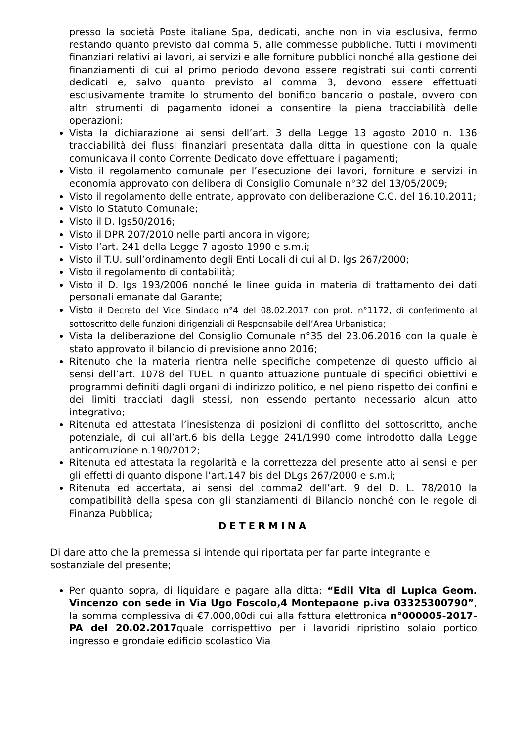presso la società Poste italiane Spa, dedicati, anche non in via esclusiva, fermo restando quanto previsto dal comma 5, alle commesse pubbliche. Tutti i movimenti finanziari relativi ai lavori, ai servizi e alle forniture pubblici nonché alla gestione dei finanziamenti di cui al primo periodo devono essere registrati sui conti correnti dedicati e, salvo quanto previsto al comma 3, devono essere effettuati esclusivamente tramite lo strumento del bonifico bancario o postale, ovvero con altri strumenti di pagamento idonei a consentire la piena tracciabilità delle operazioni;
Vista la dichiarazione ai sensi dell’art. 3 della Legge 13 agosto 2010 n. 136 tracciabilità dei flussi finanziari presentata dalla ditta in questione con la quale comunicava il conto Corrente Dedicato dove effettuare i pagamenti;
Visto il regolamento comunale per l’esecuzione dei lavori, forniture e servizi in economia approvato con delibera di Consiglio Comunale n°32 del 13/05/2009;
Visto il regolamento delle entrate, approvato con deliberazione C.C. del 16.10.2011;
Visto lo Statuto Comunale;
Visto il D. lgs50/2016;
Visto il DPR 207/2010 nelle parti ancora in vigore;
Visto l’art. 241 della Legge 7 agosto 1990 e s.m.i;
Visto il T.U. sull’ordinamento degli Enti Locali di cui al D. lgs 267/2000;
Visto il regolamento di contabilità;
Visto il D. lgs 193/2006 nonché le linee guida in materia di trattamento dei dati personali emanate dal Garante;
Visto il Decreto del Vice Sindaco n°4 del 08.02.2017 con prot. n°1172, di conferimento al sottoscritto delle funzioni dirigenziali di Responsabile dell’Area Urbanistica;
Vista la deliberazione del Consiglio Comunale n°35 del 23.06.2016 con la quale è stato approvato il bilancio di previsione anno 2016;
Ritenuto che la materia rientra nelle specifiche competenze di questo ufficio ai sensi dell’art. 1078 del TUEL in quanto attuazione puntuale di specifici obiettivi e programmi definiti dagli organi di indirizzo politico, e nel pieno rispetto dei confini e dei limiti tracciati dagli stessi, non essendo pertanto necessario alcun atto integrativo;
Ritenuta ed attestata l’inesistenza di posizioni di conflitto del sottoscritto, anche potenziale, di cui all’art.6 bis della Legge 241/1990 come introdotto dalla Legge anticorruzione n.190/2012;
Ritenuta ed attestata la regolarità e la correttezza del presente atto ai sensi e per gli effetti di quanto dispone l’art.147 bis del DLgs 267/2000 e s.m.i;
Ritenuta ed accertata, ai sensi del comma2 dell’art. 9 del D. L. 78/2010 la compatibilità della spesa con gli stanziamenti di Bilancio nonché con le regole di Finanza Pubblica;
DETERMINA
Di dare atto che la premessa si intende qui riportata per far parte integrante e sostanziale del presente;
Per quanto sopra, di liquidare e pagare alla ditta: “Edil Vita di Lupica Geom. Vincenzo con sede in Via Ugo Foscolo,4 Montepaone p.iva 03325300790”, la somma complessiva di €7.000,00di cui alla fattura elettronica n°000005-2017-PA del 20.02.2017quale corrispettivo per i lavoridi ripristino solaio portico ingresso e grondaie edificio scolastico Via